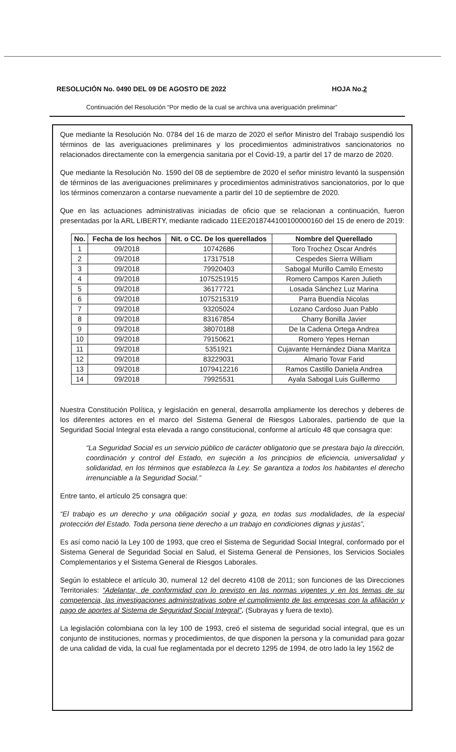RESOLUCIÓN No. 0490 DEL 09 DE AGOSTO DE 2022 HOJA No.2
Continuación del Resolución “Por medio de la cual se archiva una averiguación preliminar”
Que mediante la Resolución No. 0784 del 16 de marzo de 2020 el señor Ministro del Trabajo suspendió los términos de las averiguaciones preliminares y los procedimientos administrativos sancionatorios no relacionados directamente con la emergencia sanitaria por el Covid-19, a partir del 17 de marzo de 2020.
Que mediante la Resolución No. 1590 del 08 de septiembre de 2020 el señor ministro levantó la suspensión de términos de las averiguaciones preliminares y procedimientos administrativos sancionatorios, por lo que los términos comenzaron a contarse nuevamente a partir del 10 de septiembre de 2020.
Que en las actuaciones administrativas iniciadas de oficio que se relacionan a continuación, fueron presentadas por la ARL LIBERTY, mediante radicado 11EE2018744100100000160 del 15 de enero de 2019:
| No. | Fecha de los hechos | Nit. o CC. De los querellados | Nombre del Querellado |
| --- | --- | --- | --- |
| 1 | 09/2018 | 10742686 | Toro Trochez Oscar Andrés |
| 2 | 09/2018 | 17317518 | Cespedes Sierra William |
| 3 | 09/2018 | 79920403 | Sabogal Murillo Camilo Ernesto |
| 4 | 09/2018 | 1075251915 | Romero Campos Karen Julieth |
| 5 | 09/2018 | 36177721 | Losada Sánchez Luz Marina |
| 6 | 09/2018 | 1075215319 | Parra Buendía Nicolas |
| 7 | 09/2018 | 93205024 | Lozano Cardoso Juan Pablo |
| 8 | 09/2018 | 83167854 | Charry Bonilla Javier |
| 9 | 09/2018 | 38070188 | De la Cadena Ortega Andrea |
| 10 | 09/2018 | 79150621 | Romero Yepes Hernan |
| 11 | 09/2018 | 5351921 | Cujavante Hernández Diana Maritza |
| 12 | 09/2018 | 83229031 | Almario Tovar Farid |
| 13 | 09/2018 | 1079412216 | Ramos Castillo Daniela Andrea |
| 14 | 09/2018 | 79925531 | Ayala Sabogal Luis Guillermo |
Nuestra Constitución Política, y legislación en general, desarrolla ampliamente los derechos y deberes de los diferentes actores en el marco del Sistema General de Riesgos Laborales, partiendo de que la Seguridad Social Integral esta elevada a rango constitucional, conforme al artículo 48 que consagra que:
“La Seguridad Social es un servicio público de carácter obligatorio que se prestara bajo la dirección, coordinación y control del Estado, en sujeción a los principios de eficiencia, universalidad y solidaridad, en los términos que establezca la Ley. Se garantiza a todos los habitantes el derecho irrenunciable a la Seguridad Social.”
Entre tanto, el artículo 25 consagra que:
“El trabajo es un derecho y una obligación social y goza, en todas sus modalidades, de la especial protección del Estado. Toda persona tiene derecho a un trabajo en condiciones dignas y justas”,
Es así como nació la Ley 100 de 1993, que creo el Sistema de Seguridad Social Integral, conformado por el Sistema General de Seguridad Social en Salud, el Sistema General de Pensiones, los Servicios Sociales Complementarios y el Sistema General de Riesgos Laborales.
Según lo establece el artículo 30, numeral 12 del decreto 4108 de 2011; son funciones de las Direcciones Territoriales: “Adelantar, de conformidad con lo previsto en las normas vigentes y en los temas de su competencia, las investigaciones administrativas sobre el cumplimiento de las empresas con la afiliación y pago de aportes al Sistema de Seguridad Social Integral”. (Subrayas y fuera de texto).
La legislación colombiana con la ley 100 de 1993, creó el sistema de seguridad social integral, que es un conjunto de instituciones, normas y procedimientos, de que disponen la persona y la comunidad para gozar de una calidad de vida, la cual fue reglamentada por el decreto 1295 de 1994, de otro lado la ley 1562 de